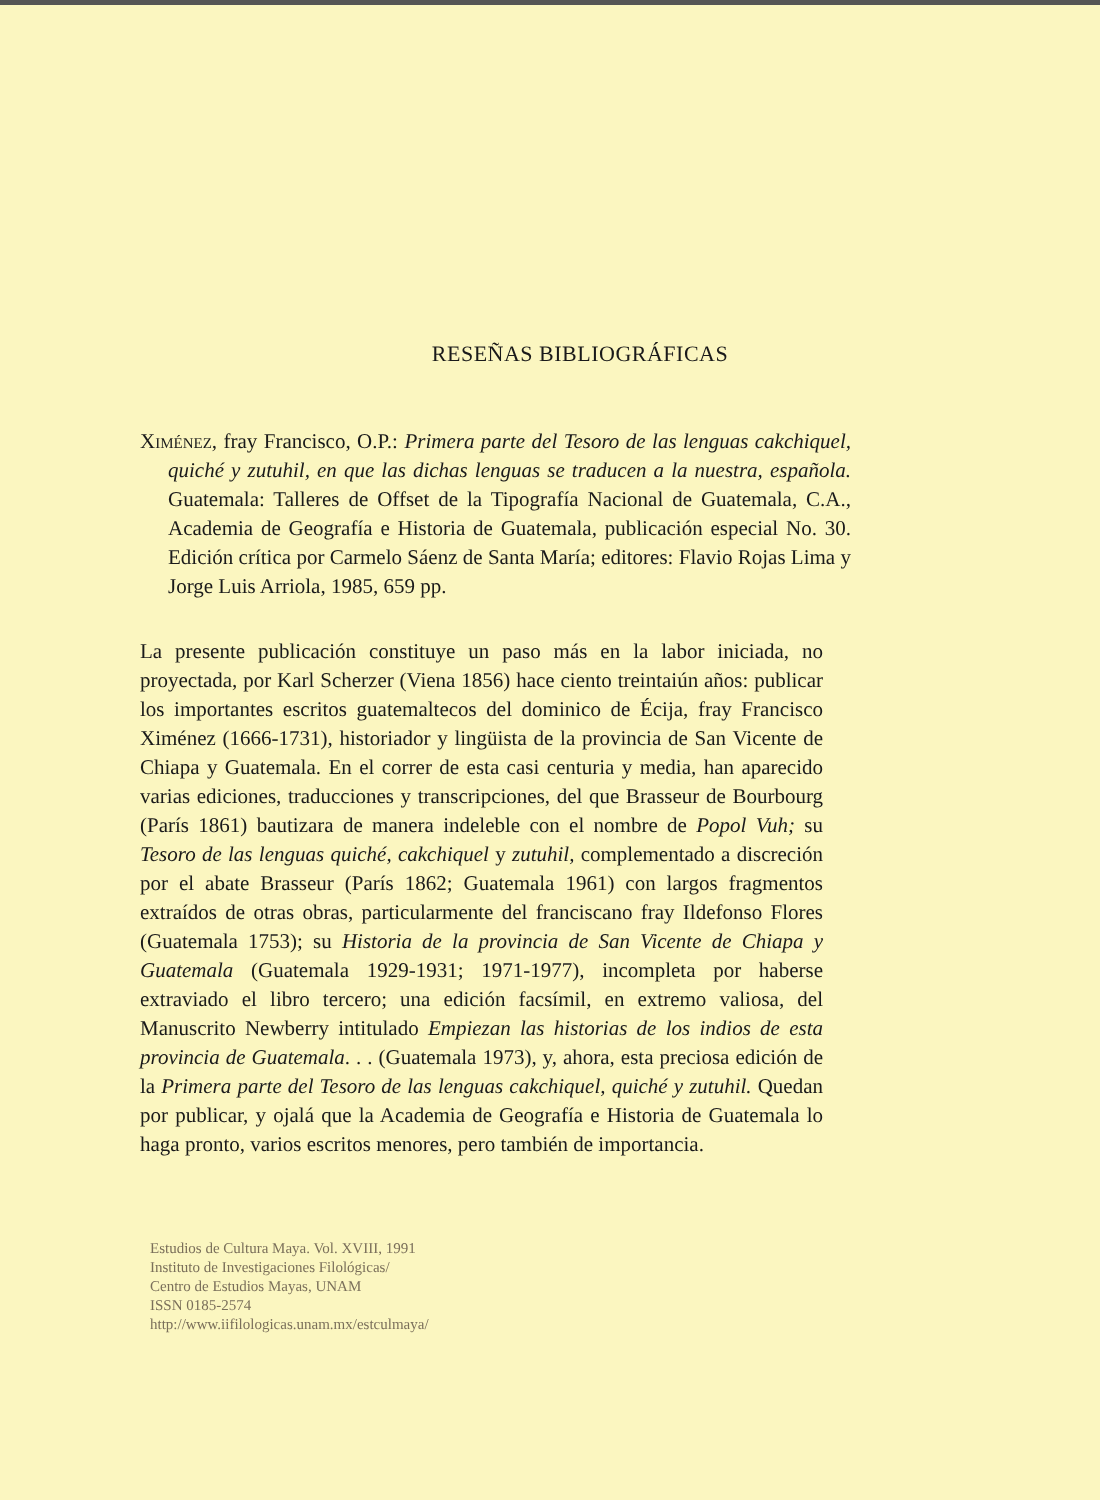RESEÑAS BIBLIOGRÁFICAS
Ximénez, fray Francisco, O.P.: Primera parte del Tesoro de las lenguas cakchiquel, quiché y zutuhil, en que las dichas lenguas se traducen a la nuestra, española. Guatemala: Talleres de Offset de la Tipografía Nacional de Guatemala, C.A., Academia de Geografía e Historia de Guatemala, publicación especial No. 30. Edición crítica por Carmelo Sáenz de Santa María; editores: Flavio Rojas Lima y Jorge Luis Arriola, 1985, 659 pp.
La presente publicación constituye un paso más en la labor iniciada, no proyectada, por Karl Scherzer (Viena 1856) hace ciento treintaiún años: publicar los importantes escritos guatemaltecos del dominico de Écija, fray Francisco Ximénez (1666-1731), historiador y lingüista de la provincia de San Vicente de Chiapa y Guatemala. En el correr de esta casi centuria y media, han aparecido varias ediciones, traducciones y transcripciones, del que Brasseur de Bourbourg (París 1861) bautizara de manera indeleble con el nombre de Popol Vuh; su Tesoro de las lenguas quiché, cakchiquel y zutuhil, complementado a discreción por el abate Brasseur (París 1862; Guatemala 1961) con largos fragmentos extraídos de otras obras, particularmente del franciscano fray Ildefonso Flores (Guatemala 1753); su Historia de la provincia de San Vicente de Chiapa y Guatemala (Guatemala 1929-1931; 1971-1977), incompleta por haberse extraviado el libro tercero; una edición facsímil, en extremo valiosa, del Manuscrito Newberry intitulado Empiezan las historias de los indios de esta provincia de Guatemala. . . (Guatemala 1973), y, ahora, esta preciosa edición de la Primera parte del Tesoro de las lenguas cakchiquel, quiché y zutuhil. Quedan por publicar, y ojalá que la Academia de Geografía e Historia de Guatemala lo haga pronto, varios escritos menores, pero también de importancia.
Estudios de Cultura Maya. Vol. XVIII, 1991
Instituto de Investigaciones Filológicas/
Centro de Estudios Mayas, UNAM
ISSN 0185-2574
http://www.iifilologicas.unam.mx/estculmaya/